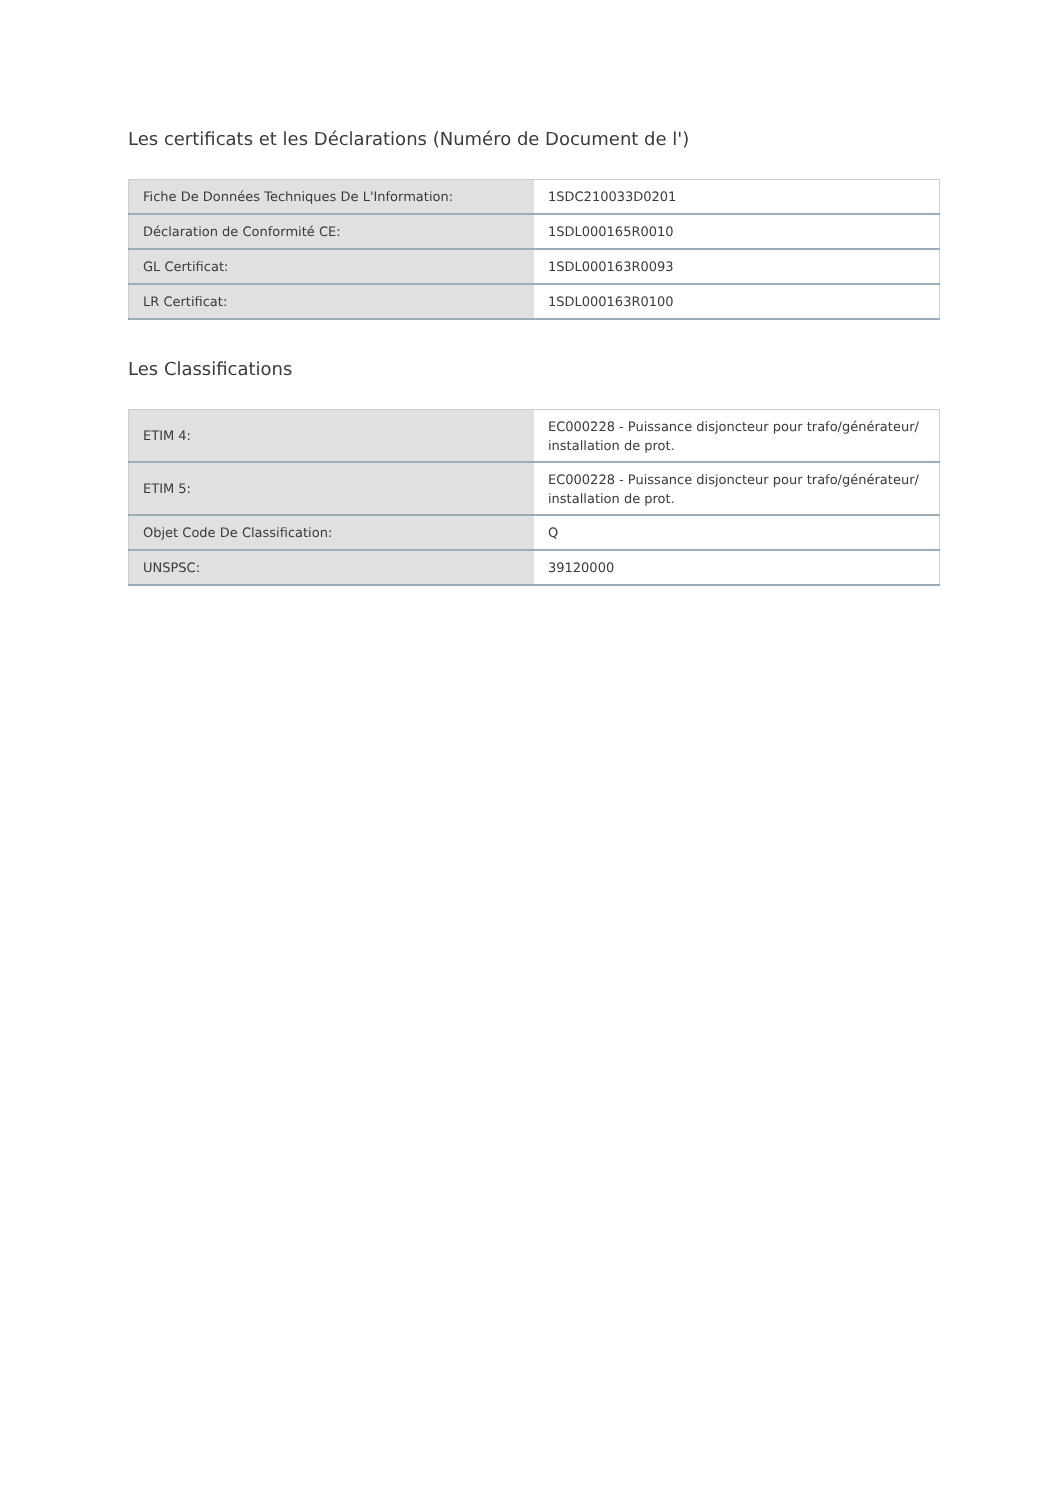Les certificats et les Déclarations (Numéro de Document de l')
| Fiche De Données Techniques De L'Information: | 1SDC210033D0201 |
| Déclaration de Conformité CE: | 1SDL000165R0010 |
| GL Certificat: | 1SDL000163R0093 |
| LR Certificat: | 1SDL000163R0100 |
Les Classifications
| ETIM 4: | EC000228 - Puissance disjoncteur pour trafo/générateur/ installation de prot. |
| ETIM 5: | EC000228 - Puissance disjoncteur pour trafo/générateur/ installation de prot. |
| Objet Code De Classification: | Q |
| UNSPSC: | 39120000 |